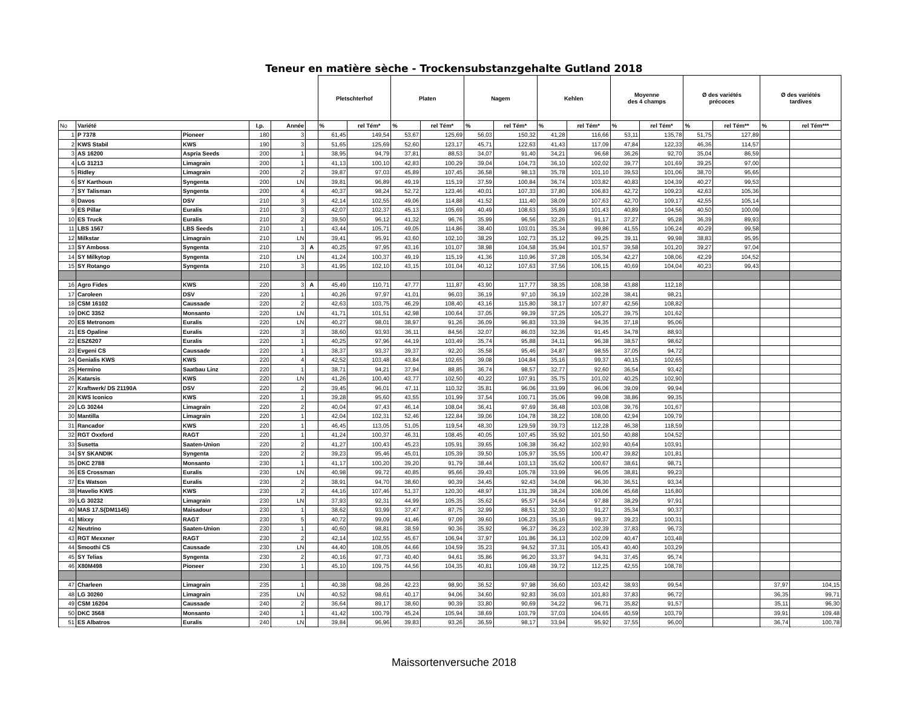Teneur en matière sèche - Trockensubstanzgehalte Gutland 2018
| | | | | | | Pletschterhof | | Platen | | Nagem | | Kehlen | | Moyenne des 4 champs | | Ø des variétés précoces | | Ø des variétés tardives | |
| --- | --- | --- | --- | --- | --- | --- | --- | --- | --- | --- | --- | --- | --- | --- | --- | --- | --- | --- | --- |
| No | Variété | | I.p. | Année | | % | rel Tém* | % | rel Tém* | % | rel Tém* | % | rel Tém* | % | rel Tém* | % | rel Tém** | % | rel Tém*** |
| 1 | P 7378 | Pioneer | 180 | 3 | | 61,45 | 149,54 | 53,67 | 125,69 | 56,03 | 150,32 | 41,28 | 116,66 | 53,11 | 135,78 | 51,75 | 127,89 | | |
| 2 | KWS Stabil | KWS | 190 | 3 | | 51,65 | 125,69 | 52,60 | 123,17 | 45,71 | 122,63 | 41,43 | 117,09 | 47,84 | 122,33 | 46,36 | 114,57 | | |
| 3 | AS 16200 | Aspria Seeds | 200 | 1 | | 38,95 | 94,79 | 37,81 | 88,53 | 34,07 | 91,40 | 34,21 | 96,68 | 36,26 | 92,70 | 35,04 | 86,59 | | |
| 4 | LG 31213 | Limagrain | 200 | 1 | | 41,13 | 100,10 | 42,83 | 100,29 | 39,04 | 104,73 | 36,10 | 102,02 | 39,77 | 101,69 | 39,25 | 97,00 | | |
| 5 | Ridley | Limagrain | 200 | 2 | | 39,87 | 97,03 | 45,89 | 107,45 | 36,58 | 98,13 | 35,78 | 101,10 | 39,53 | 101,06 | 38,70 | 95,65 | | |
| 6 | SY Karthoun | Syngenta | 200 | LN | | 39,81 | 96,89 | 49,19 | 115,19 | 37,59 | 100,84 | 36,74 | 103,82 | 40,83 | 104,39 | 40,27 | 99,53 | | |
| 7 | SY Talisman | Syngenta | 200 | 4 | | 40,37 | 98,24 | 52,72 | 123,46 | 40,01 | 107,33 | 37,80 | 106,83 | 42,72 | 109,23 | 42,63 | 105,36 | | |
| 8 | Davos | DSV | 210 | 3 | | 42,14 | 102,55 | 49,06 | 114,88 | 41,52 | 111,40 | 38,09 | 107,63 | 42,70 | 109,17 | 42,55 | 105,14 | | |
| 9 | ES Pillar | Euralis | 210 | 3 | | 42,07 | 102,37 | 45,13 | 105,69 | 40,49 | 108,63 | 35,89 | 101,43 | 40,89 | 104,56 | 40,50 | 100,09 | | |
| 10 | ES Truck | Euralis | 210 | 2 | | 39,50 | 96,12 | 41,32 | 96,76 | 35,99 | 96,56 | 32,26 | 91,17 | 37,27 | 95,28 | 36,39 | 89,93 | | |
| 11 | LBS 1567 | LBS Seeds | 210 | 1 | | 43,44 | 105,71 | 49,05 | 114,86 | 38,40 | 103,01 | 35,34 | 99,86 | 41,55 | 106,24 | 40,29 | 99,58 | | |
| 12 | Milkstar | Limagrain | 210 | LN | | 39,41 | 95,91 | 43,60 | 102,10 | 38,29 | 102,73 | 35,12 | 99,25 | 39,11 | 99,98 | 38,83 | 95,95 | | |
| 13 | SY Amboss | Syngenta | 210 | 3 | A | 40,25 | 97,95 | 43,16 | 101,07 | 38,98 | 104,58 | 35,94 | 101,57 | 39,58 | 101,20 | 39,27 | 97,04 | | |
| 14 | SY Milkytop | Syngenta | 210 | LN | | 41,24 | 100,37 | 49,19 | 115,19 | 41,36 | 110,96 | 37,28 | 105,34 | 42,27 | 108,06 | 42,29 | 104,52 | | |
| 15 | SY Rotango | Syngenta | 210 | 3 | | 41,95 | 102,10 | 43,15 | 101,04 | 40,12 | 107,63 | 37,56 | 106,15 | 40,69 | 104,04 | 40,23 | 99,43 | | |
| 16 | Agro Fides | KWS | 220 | 3 | A | 45,49 | 110,71 | 47,77 | 111,87 | 43,90 | 117,77 | 38,35 | 108,38 | 43,88 | 112,18 | | | | |
| 17 | Caroleen | DSV | 220 | 1 | | 40,26 | 97,97 | 41,01 | 96,03 | 36,19 | 97,10 | 36,19 | 102,28 | 38,41 | 98,21 | | | | |
| 18 | CSM 16102 | Caussade | 220 | 2 | | 42,63 | 103,75 | 46,29 | 108,40 | 43,16 | 115,80 | 38,17 | 107,87 | 42,56 | 108,82 | | | | |
| 19 | DKC 3352 | Monsanto | 220 | LN | | 41,71 | 101,51 | 42,98 | 100,64 | 37,05 | 99,39 | 37,25 | 105,27 | 39,75 | 101,62 | | | | |
| 20 | ES Metronom | Euralis | 220 | LN | | 40,27 | 98,01 | 38,97 | 91,26 | 36,09 | 96,83 | 33,39 | 94,35 | 37,18 | 95,06 | | | | |
| 21 | ES Opaline | Euralis | 220 | 3 | | 38,60 | 93,93 | 36,11 | 84,56 | 32,07 | 86,03 | 32,36 | 91,45 | 34,78 | 88,93 | | | | |
| 22 | ESZ6207 | Euralis | 220 | 1 | | 40,25 | 97,96 | 44,19 | 103,49 | 35,74 | 95,88 | 34,11 | 96,38 | 38,57 | 98,62 | | | | |
| 23 | Evgeni CS | Caussade | 220 | 1 | | 38,37 | 93,37 | 39,37 | 92,20 | 35,58 | 95,46 | 34,87 | 98,55 | 37,05 | 94,72 | | | | |
| 24 | Genialis KWS | KWS | 220 | 4 | | 42,52 | 103,48 | 43,84 | 102,65 | 39,08 | 104,84 | 35,16 | 99,37 | 40,15 | 102,65 | | | | |
| 25 | Hermino | Saatbau Linz | 220 | 1 | | 38,71 | 94,21 | 37,94 | 88,85 | 36,74 | 98,57 | 32,77 | 92,60 | 36,54 | 93,42 | | | | |
| 26 | Katarsis | KWS | 220 | LN | | 41,26 | 100,40 | 43,77 | 102,50 | 40,22 | 107,91 | 35,75 | 101,02 | 40,25 | 102,90 | | | | |
| 27 | Kraftwerk/ DS 21190A | DSV | 220 | 2 | | 39,45 | 96,01 | 47,11 | 110,32 | 35,81 | 96,06 | 33,99 | 96,06 | 39,09 | 99,94 | | | | |
| 28 | KWS Iconico | KWS | 220 | 1 | | 39,28 | 95,60 | 43,55 | 101,99 | 37,54 | 100,71 | 35,06 | 99,08 | 38,86 | 99,35 | | | | |
| 29 | LG 30244 | Limagrain | 220 | 2 | | 40,04 | 97,43 | 46,14 | 108,04 | 36,41 | 97,69 | 36,48 | 103,08 | 39,76 | 101,67 | | | | |
| 30 | Mantilla | Limagrain | 220 | 1 | | 42,04 | 102,31 | 52,46 | 122,84 | 39,06 | 104,78 | 38,22 | 108,00 | 42,94 | 109,79 | | | | |
| 31 | Rancador | KWS | 220 | 1 | | 46,45 | 113,05 | 51,05 | 119,54 | 48,30 | 129,59 | 39,73 | 112,28 | 46,38 | 118,59 | | | | |
| 32 | RGT Oxxford | RAGT | 220 | 1 | | 41,24 | 100,37 | 46,31 | 108,45 | 40,05 | 107,45 | 35,92 | 101,50 | 40,88 | 104,52 | | | | |
| 33 | Susetta | Saaten-Union | 220 | 2 | | 41,27 | 100,43 | 45,23 | 105,91 | 39,65 | 106,38 | 36,42 | 102,93 | 40,64 | 103,91 | | | | |
| 34 | SY SKANDIK | Syngenta | 220 | 2 | | 39,23 | 95,46 | 45,01 | 105,39 | 39,50 | 105,97 | 35,55 | 100,47 | 39,82 | 101,81 | | | | |
| 35 | DKC 2788 | Monsanto | 230 | 1 | | 41,17 | 100,20 | 39,20 | 91,79 | 38,44 | 103,13 | 35,62 | 100,67 | 38,61 | 98,71 | | | | |
| 36 | ES Crossman | Euralis | 230 | LN | | 40,98 | 99,72 | 40,85 | 95,66 | 39,43 | 105,78 | 33,99 | 96,05 | 38,81 | 99,23 | | | | |
| 37 | Es Watson | Euralis | 230 | 2 | | 38,91 | 94,70 | 38,60 | 90,39 | 34,45 | 92,43 | 34,08 | 96,30 | 36,51 | 93,34 | | | | |
| 38 | Havelio KWS | KWS | 230 | 2 | | 44,16 | 107,46 | 51,37 | 120,30 | 48,97 | 131,39 | 38,24 | 108,06 | 45,68 | 116,80 | | | | |
| 39 | LG 30232 | Limagrain | 230 | LN | | 37,93 | 92,31 | 44,99 | 105,35 | 35,62 | 95,57 | 34,64 | 97,88 | 38,29 | 97,91 | | | | |
| 40 | MAS 17.S(DM1145) | Maisadour | 230 | 1 | | 38,62 | 93,99 | 37,47 | 87,75 | 32,99 | 88,51 | 32,30 | 91,27 | 35,34 | 90,37 | | | | |
| 41 | Mixxy | RAGT | 230 | 5 | | 40,72 | 99,09 | 41,46 | 97,09 | 39,60 | 106,23 | 35,16 | 99,37 | 39,23 | 100,31 | | | | |
| 42 | Neutrino | Saaten-Union | 230 | 1 | | 40,60 | 98,81 | 38,59 | 90,36 | 35,92 | 96,37 | 36,23 | 102,39 | 37,83 | 96,73 | | | | |
| 43 | RGT Mexxner | RAGT | 230 | 2 | | 42,14 | 102,55 | 45,67 | 106,94 | 37,97 | 101,86 | 36,13 | 102,09 | 40,47 | 103,48 | | | | |
| 44 | Smoothi CS | Caussade | 230 | LN | | 44,40 | 108,05 | 44,66 | 104,59 | 35,23 | 94,52 | 37,31 | 105,43 | 40,40 | 103,29 | | | | |
| 45 | SY Telias | Syngenta | 230 | 2 | | 40,16 | 97,73 | 40,40 | 94,61 | 35,86 | 96,20 | 33,37 | 94,31 | 37,45 | 95,74 | | | | |
| 46 | X80M498 | Pioneer | 230 | 1 | | 45,10 | 109,75 | 44,56 | 104,35 | 40,81 | 109,48 | 39,72 | 112,25 | 42,55 | 108,78 | | | | |
| 47 | Charleen | Limagrain | 235 | 1 | | 40,38 | 98,26 | 42,23 | 98,90 | 36,52 | 97,98 | 36,60 | 103,42 | 38,93 | 99,54 | | | 37,97 | 104,15 |
| 48 | LG 30260 | Limagrain | 235 | LN | | 40,52 | 98,61 | 40,17 | 94,06 | 34,60 | 92,83 | 36,03 | 101,83 | 37,83 | 96,72 | | | 36,35 | 99,71 |
| 49 | CSM 16204 | Caussade | 240 | 2 | | 36,64 | 89,17 | 38,60 | 90,39 | 33,80 | 90,69 | 34,22 | 96,71 | 35,82 | 91,57 | | | 35,11 | 96,30 |
| 50 | DKC 3568 | Monsanto | 240 | 1 | | 41,42 | 100,79 | 45,24 | 105,94 | 38,69 | 103,79 | 37,03 | 104,65 | 40,59 | 103,79 | | | 39,91 | 109,48 |
| 51 | ES Albatros | Euralis | 240 | LN | | 39,84 | 96,96 | 39,83 | 93,26 | 36,59 | 98,17 | 33,94 | 95,92 | 37,55 | 96,00 | | | 36,74 | 100,78 |
Maissortenversuche 2018